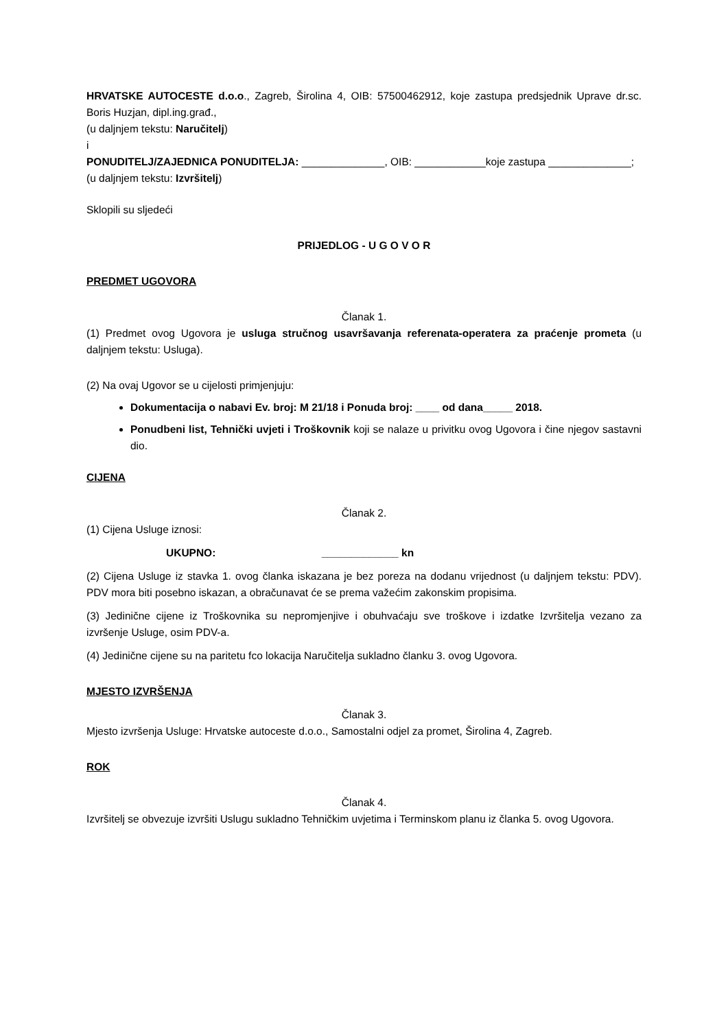HRVATSKE AUTOCESTE d.o.o., Zagreb, Širolina 4, OIB: 57500462912, koje zastupa predsjednik Uprave dr.sc. Boris Huzjan, dipl.ing.građ.,
(u daljnjem tekstu: Naručitelj)
i
PONUDITELJ/ZAJEDNICA PONUDITELJA: ______________, OIB: ____________koje zastupa ______________;
(u daljnjem tekstu: Izvršitelj)
Sklopili su sljedeći
PRIJEDLOG - U G O V O R
PREDMET UGOVORA
Članak 1.
(1) Predmet ovog Ugovora je usluga stručnog usavršavanja referenata-operatera za praćenje prometa (u daljnjem tekstu: Usluga).
(2) Na ovaj Ugovor se u cijelosti primjenjuju:
Dokumentacija o nabavi Ev. broj: M 21/18 i Ponuda broj: ____ od dana_____ 2018.
Ponudbeni list, Tehnički uvjeti i Troškovnik koji se nalaze u privitku ovog Ugovora i čine njegov sastavni dio.
CIJENA
Članak 2.
(1) Cijena Usluge iznosi:
UKUPNO: _____________ kn
(2) Cijena Usluge iz stavka 1. ovog članka iskazana je bez poreza na dodanu vrijednost (u daljnjem tekstu: PDV). PDV mora biti posebno iskazan, a obračunavat će se prema važećim zakonskim propisima.
(3) Jedinične cijene iz Troškovnika su nepromjenjive i obuhvaćaju sve troškove i izdatke Izvršitelja vezano za izvršenje Usluge, osim PDV-a.
(4) Jedinične cijene su na paritetu fco lokacija Naručitelja sukladno članku 3. ovog Ugovora.
MJESTO IZVRŠENJA
Članak 3.
Mjesto izvršenja Usluge: Hrvatske autoceste d.o.o., Samostalni odjel za promet, Širolina 4, Zagreb.
ROK
Članak 4.
Izvršitelj se obvezuje izvršiti Uslugu sukladno Tehničkim uvjetima i Terminskom planu iz članka 5. ovog Ugovora.